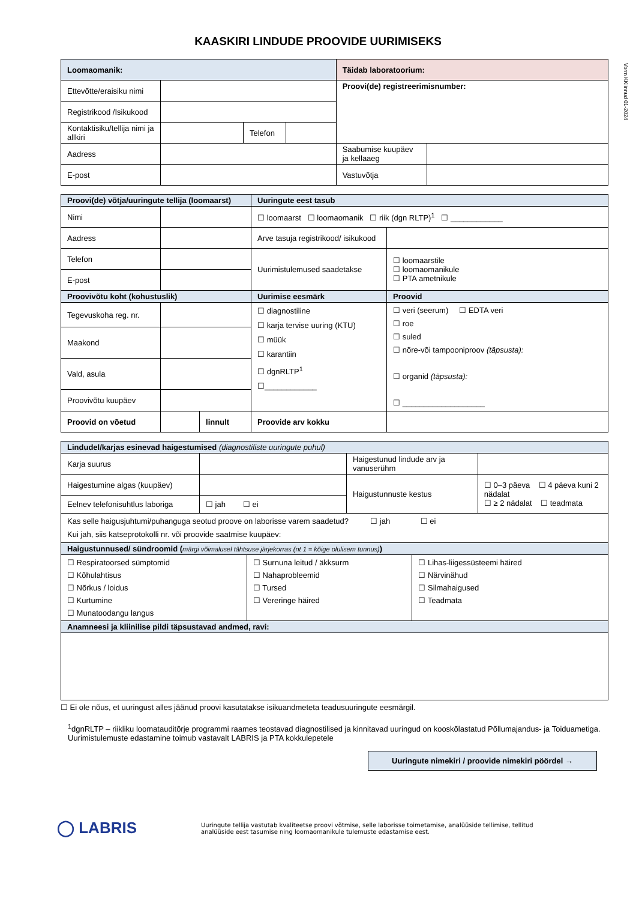Vorm KKlinnud 01-2024
KAASKIRI LINDUDE PROOVIDE UURIMISEKS
| Loomaomanik: | | | | Täidab laboratoorium: | |
| --- | --- | --- | --- | --- | --- |
| Ettevõtte/eraisiku nimi | | | | Proovi(de) registreerimisnumber: | |
| Registrikood /Isikukood | | | | | |
| Kontaktisiku/tellija nimi ja allkiri | | Telefon | | | |
| Aadress | | | | Saabumise kuupäev ja kellaaeg | |
| E-post | | | | Vastuvõtja | |
| Proovi(de) võtja/uuringute tellija (loomaarst) | | | Uuringute eest tasub | |
| --- | --- | --- | --- | --- |
| Nimi | | | ☐ loomaarst ☐ loomaomanik ☐ riik (dgn RLTP)<sup>1</sup> ☐ ____________ | |
| Aadress | | | Arve tasuja registrikood/ isikukood | |
| Telefon | | | Uurimistulemused saadetakse | ☐ loomaarstile ☐ loomaomanikule ☐ PTA ametnikule |
| E-post | | | | |
| Proovivõtu koht (kohustuslik) | | | Uurimise eesmärk | Proovid |
| Tegevuskoha reg. nr. | | | ☐ diagnostiline ☐ karja tervise uuring (KTU) ☐ müük ☐ karantiin ☐ dgnRLTP<sup>1</sup> ☐____________ | ☐ veri (seerum) ☐ EDTA veri ☐ roe ☐ suled ☐ nõre-või tampooniproov (täpsusta): ☐ organid (täpsusta): ☐ ___________________ |
| Maakond | | | | |
| Vald, asula | | | | |
| Proovivõtu kuupäev | | | | |
| Proovid on võetud | | linnult | Proovide arv kokku | |
| Lindudel/karjas esinevad haigestumised (diagnostiliste uuringute puhul) | | | | | |
| --- | --- | --- | --- | --- | --- |
| Karja suurus | | | Haigestunud lindude arv ja vanuserühm | | |
| Haigestumine algas (kuupäev) | | | Haigustunnuste kestus | | ☐ 0–3 päeva ☐ 4 päeva kuni 2 nädalat ☐ ≥ 2 nädalat ☐ teadmata |
| Eelnev telefonisuhtlus laboriga | ☐ jah ☐ ei | | | | |
| Kas selle haigusjuhtumi/puhanguga seotud proove on laborisse varem saadetud? ☐ jah ☐ ei Kui jah, siis katseprotokolli nr. või proovide saatmise kuupäev: | | | | | |
| Haigustunnused/ sündroomid ( märgi võimalusel tähtsuse järjekorras (nt 1 = kõige olulisem tunnus) ) | | | | | |
| ☐ Respiratoorsed sümptomid ☐ Kõhulahtisus ☐ Nõrkus / loidus ☐ Kurtumine ☐ Munatoodangu langus | | ☐ Surnuna leitud / äkksurm ☐ Nahaprobleemid ☐ Tursed ☐ Vereringe häired | | ☐ Lihas-liigessüsteemi häired ☐ Närvinähud ☐ Silmahaigused ☐ Teadmata | |
| Anamneesi ja kliinilise pildi täpsustavad andmed, ravi: | | | | | |
☐ Ei ole nõus, et uuringust alles jäänud proovi kasutatakse isikuandmeteta teadusuuringute eesmärgil.
<sup>1</sup> dgnRLTP – riikliku loomatauditõrje programmi raames teostavad diagnostilised ja kinnitavad uuringud on kooskõlastatud Põllumajandus- ja Toiduametiga. Uurimistulemuste edastamine toimub vastavalt LABRIS ja PTA kokkulepetele
Uuringute nimekiri / proovide nimekiri pöördel →
◯ LABRIS
Uuringute tellija vastutab kvaliteetse proovi võtmise, selle laborisse toimetamise, analüüside tellimise, tellitud analüüside eest tasumise ning loomaomanikule tulemuste edastamise eest.